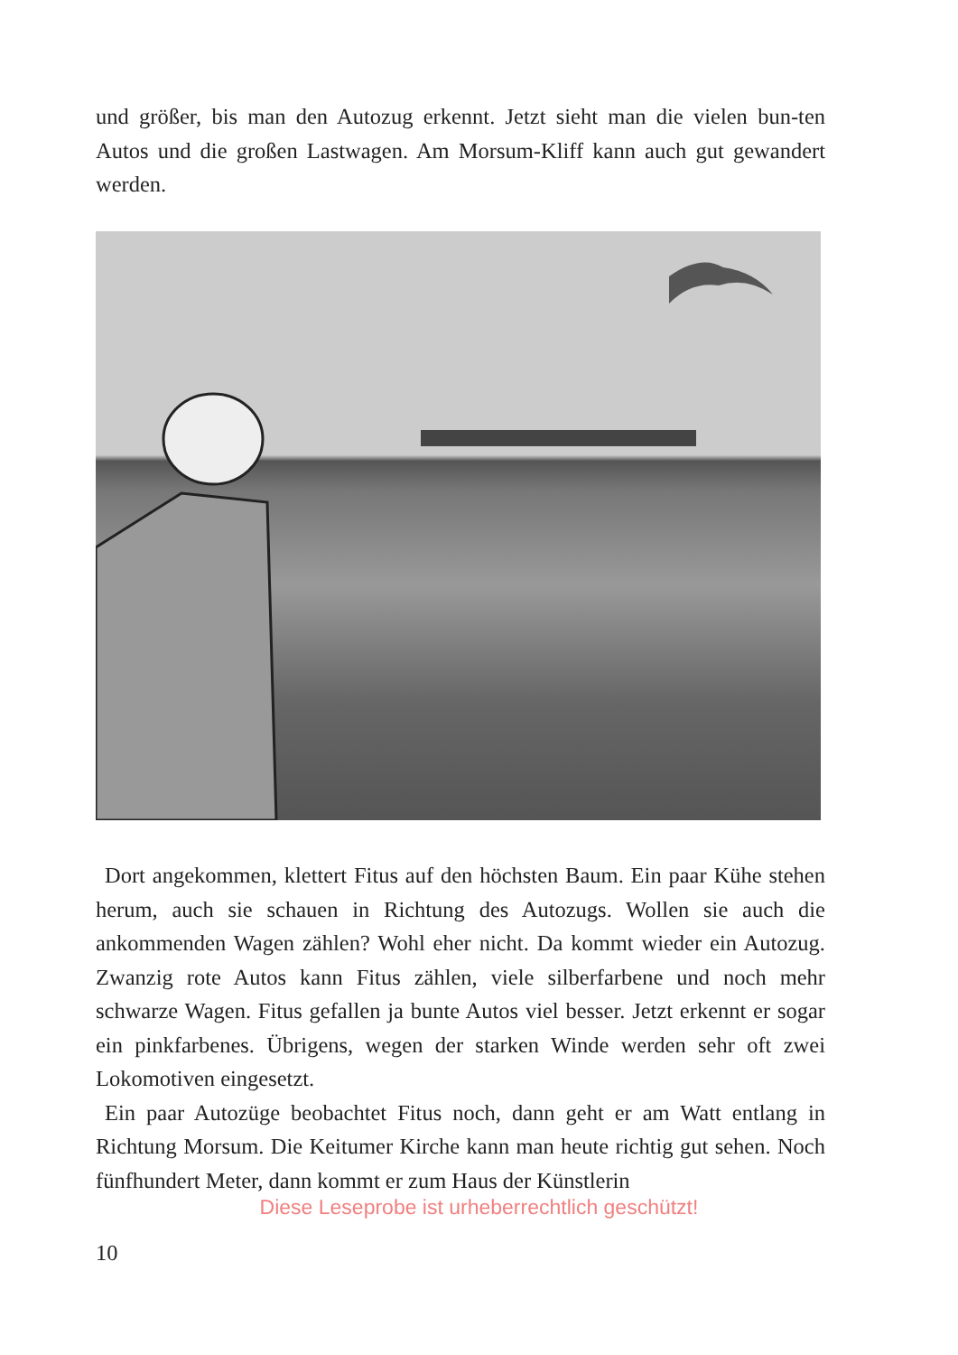und größer, bis man den Autozug erkennt. Jetzt sieht man die vielen bun-ten Autos und die großen Lastwagen. Am Morsum-Kliff kann auch gut gewandert werden.
Dort angekommen, klettert Fitus auf den höchsten Baum. Ein paar Kühe stehen herum, auch sie schauen in Richtung des Autozugs. Wollen sie auch die ankommenden Wagen zählen? Wohl eher nicht. Da kommt wieder ein Autozug. Zwanzig rote Autos kann Fitus zählen, viele silberfarbene und noch mehr schwarze Wagen. Fitus gefallen ja bunte Autos viel besser. Jetzt erkennt er sogar ein pinkfarbenes. Übrigens, wegen der starken Winde werden sehr oft zwei Lokomotiven eingesetzt.
Ein paar Autozüge beobachtet Fitus noch, dann geht er am Watt entlang in Richtung Morsum. Die Keitumer Kirche kann man heute richtig gut sehen. Noch fünfhundert Meter, dann kommt er zum Haus der Künstlerin
Diese Leseprobe ist urheberrechtlich geschützt!
10